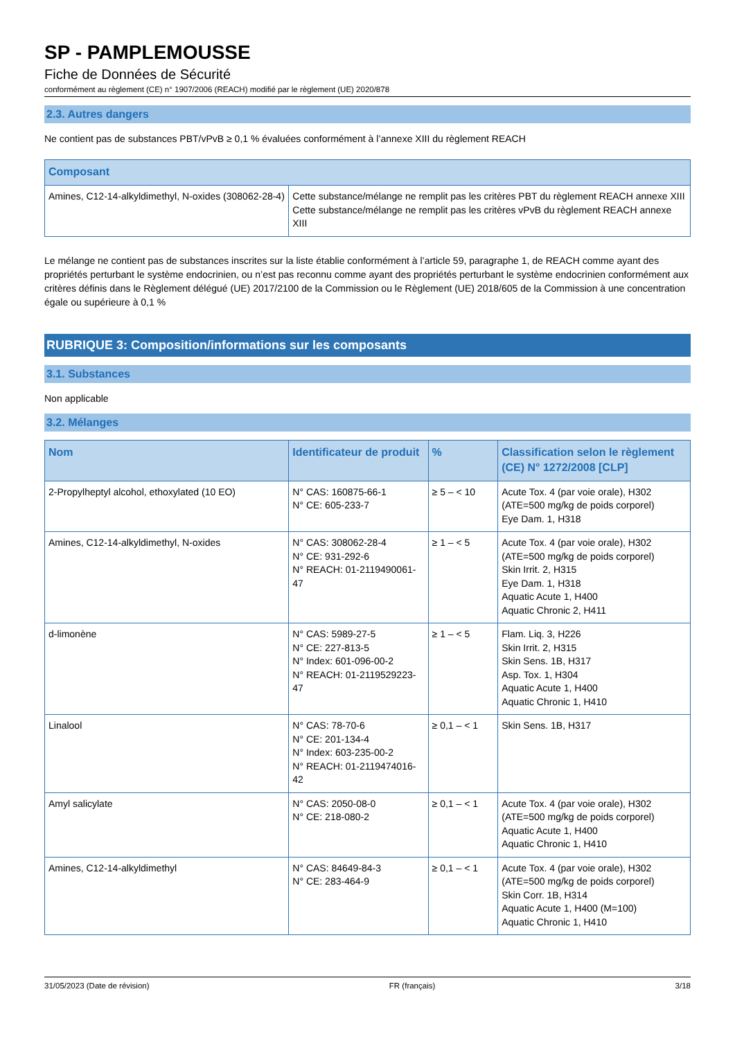SP - PAMPLEMOUSSE
Fiche de Données de Sécurité
conformément au règlement (CE) n° 1907/2006 (REACH) modifié par le règlement (UE) 2020/878
2.3. Autres dangers
Ne contient pas de substances PBT/vPvB ≥ 0,1 % évaluées conformément à l’annexe XIII du règlement REACH
| Composant | |
| --- | --- |
| Amines, C12-14-alkyldimethyl, N-oxides (308062-28-4) | Cette substance/mélange ne remplit pas les critères PBT du règlement REACH annexe XIII Cette substance/mélange ne remplit pas les critères vPvB du règlement REACH annexe XIII |
Le mélange ne contient pas de substances inscrites sur la liste établie conformément à l’article 59, paragraphe 1, de REACH comme ayant des propriétés perturbant le système endocrinien, ou n’est pas reconnu comme ayant des propriétés perturbant le système endocrinien conformément aux critères définis dans le Règlement délégué (UE) 2017/2100 de la Commission ou le Règlement (UE) 2018/605 de la Commission à une concentration égale ou supérieure à 0,1 %
RUBRIQUE 3: Composition/informations sur les composants
3.1. Substances
Non applicable
3.2. Mélanges
| Nom | Identificateur de produit | % | Classification selon le règlement (CE) N° 1272/2008 [CLP] |
| --- | --- | --- | --- |
| 2-Propylheptyl alcohol, ethoxylated (10 EO) | N° CAS: 160875-66-1 N° CE: 605-233-7 | ≥ 5 – < 10 | Acute Tox. 4 (par voie orale), H302 (ATE=500 mg/kg de poids corporel) Eye Dam. 1, H318 |
| Amines, C12-14-alkyldimethyl, N-oxides | N° CAS: 308062-28-4 N° CE: 931-292-6 N° REACH: 01-2119490061-47 | ≥ 1 – < 5 | Acute Tox. 4 (par voie orale), H302 (ATE=500 mg/kg de poids corporel) Skin Irrit. 2, H315 Eye Dam. 1, H318 Aquatic Acute 1, H400 Aquatic Chronic 2, H411 |
| d-limonène | N° CAS: 5989-27-5 N° CE: 227-813-5 N° Index: 601-096-00-2 N° REACH: 01-2119529223-47 | ≥ 1 – < 5 | Flam. Liq. 3, H226 Skin Irrit. 2, H315 Skin Sens. 1B, H317 Asp. Tox. 1, H304 Aquatic Acute 1, H400 Aquatic Chronic 1, H410 |
| Linalool | N° CAS: 78-70-6 N° CE: 201-134-4 N° Index: 603-235-00-2 N° REACH: 01-2119474016-42 | ≥ 0,1 – < 1 | Skin Sens. 1B, H317 |
| Amyl salicylate | N° CAS: 2050-08-0 N° CE: 218-080-2 | ≥ 0,1 – < 1 | Acute Tox. 4 (par voie orale), H302 (ATE=500 mg/kg de poids corporel) Aquatic Acute 1, H400 Aquatic Chronic 1, H410 |
| Amines, C12-14-alkyldimethyl | N° CAS: 84649-84-3 N° CE: 283-464-9 | ≥ 0,1 – < 1 | Acute Tox. 4 (par voie orale), H302 (ATE=500 mg/kg de poids corporel) Skin Corr. 1B, H314 Aquatic Acute 1, H400 (M=100) Aquatic Chronic 1, H410 |
31/05/2023 (Date de révision) FR (français) 3/18